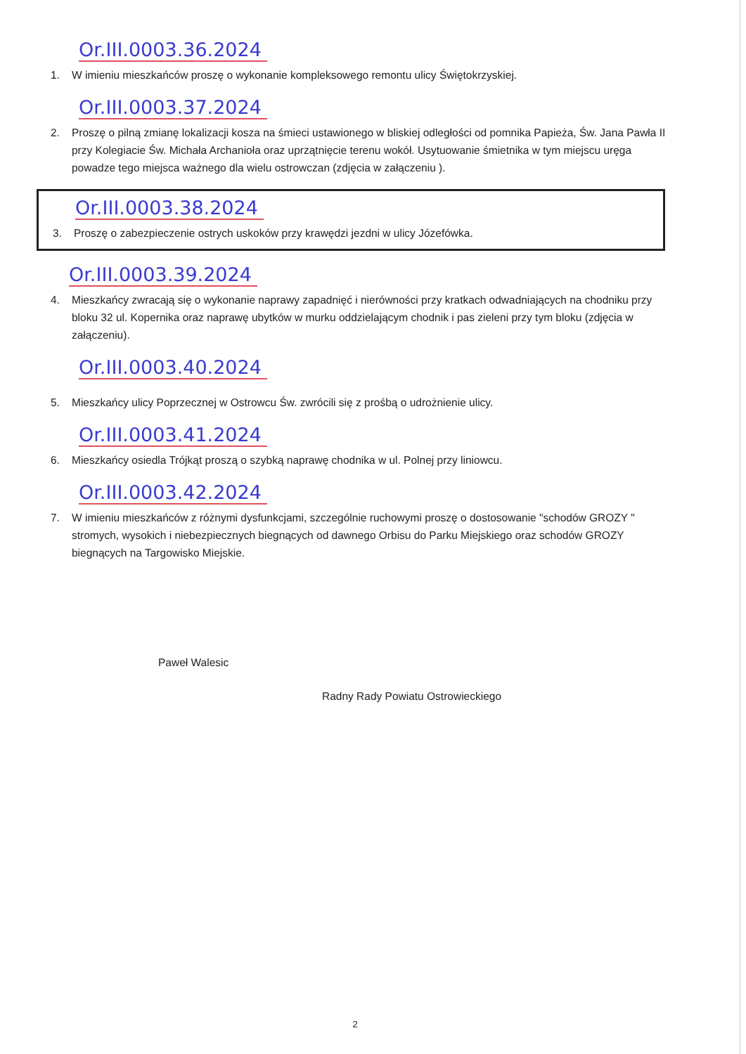Or.III.0003.36.2024
1. W imieniu mieszkańców proszę o wykonanie kompleksowego remontu ulicy Świętokrzyskiej.
Or.III.0003.37.2024
2. Proszę o pilną zmianę lokalizacji kosza na śmieci ustawionego w bliskiej odległości od pomnika Papieża, Św. Jana Pawła II przy Kolegiacie Św. Michała Archanioła oraz uprzątnięcie terenu wokół. Usytuowanie śmietnika w tym miejscu uręga powadze tego miejsca ważnego dla wielu ostrowczan (zdjęcia w załączeniu ).
Or.III.0003.38.2024
3. Proszę o zabezpieczenie ostrych uskoków przy krawędzi jezdni w ulicy Józefówka.
Or.III.0003.39.2024
4. Mieszkańcy zwracają się o wykonanie naprawy zapadnięć i nierówności przy kratkach odwadniających na chodniku przy bloku 32 ul. Kopernika oraz naprawę ubytków w murku oddzielającym chodnik i pas zieleni przy tym bloku (zdjęcia w załączeniu).
Or.III.0003.40.2024
5. Mieszkańcy ulicy Poprzecznej w Ostrowcu Św. zwrócili się z prośbą o udrożnienie ulicy.
Or.III.0003.41.2024
6. Mieszkańcy osiedla Trójkąt proszą o szybką naprawę chodnika w ul. Polnej przy liniowcu.
Or.III.0003.42.2024
7. W imieniu mieszkańców z różnymi dysfunkcjami, szczególnie ruchowymi proszę o dostosowanie "schodów GROZY " stromych, wysokich i niebezpiecznych biegnących od dawnego Orbisu do Parku Miejskiego oraz schodów GROZY biegnących na Targowisko Miejskie.
Paweł Walesic
Radny Rady Powiatu Ostrowieckiego
2